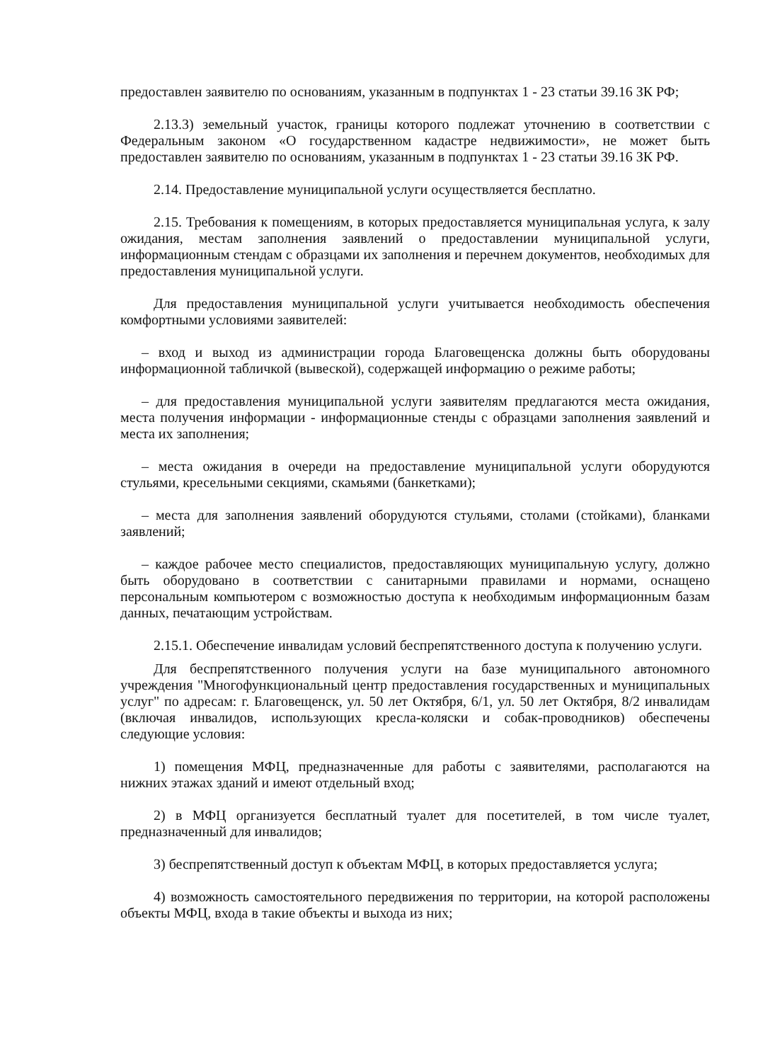предоставлен заявителю по основаниям, указанным в подпунктах 1 - 23 статьи 39.16 ЗК РФ;
2.13.3) земельный участок, границы которого подлежат уточнению в соответствии с Федеральным законом «О государственном кадастре недвижимости», не может быть предоставлен заявителю по основаниям, указанным в подпунктах 1 - 23 статьи 39.16 ЗК РФ.
2.14. Предоставление муниципальной услуги осуществляется бесплатно.
2.15. Требования к помещениям, в которых предоставляется муниципальная услуга, к залу ожидания, местам заполнения заявлений о предоставлении муниципальной услуги, информационным стендам с образцами их заполнения и перечнем документов, необходимых для предоставления муниципальной услуги.
Для предоставления муниципальной услуги учитывается необходимость обеспечения комфортными условиями заявителей:
– вход и выход из администрации города Благовещенска должны быть оборудованы информационной табличкой (вывеской), содержащей информацию о режиме работы;
– для предоставления муниципальной услуги заявителям предлагаются места ожидания, места получения информации - информационные стенды с образцами заполнения заявлений и места их заполнения;
– места ожидания в очереди на предоставление муниципальной услуги оборудуются стульями, кресельными секциями, скамьями (банкетками);
– места для заполнения заявлений оборудуются стульями, столами (стойками), бланками заявлений;
– каждое рабочее место специалистов, предоставляющих муниципальную услугу, должно быть оборудовано в соответствии с санитарными правилами и нормами, оснащено персональным компьютером с возможностью доступа к необходимым информационным базам данных, печатающим устройствам.
2.15.1. Обеспечение инвалидам условий беспрепятственного доступа к получению услуги.
Для беспрепятственного получения услуги на базе муниципального автономного учреждения "Многофункциональный центр предоставления государственных и муниципальных услуг" по адресам: г. Благовещенск, ул. 50 лет Октября, 6/1, ул. 50 лет Октября, 8/2 инвалидам (включая инвалидов, использующих кресла-коляски и собак-проводников) обеспечены следующие условия:
1) помещения МФЦ, предназначенные для работы с заявителями, располагаются на нижних этажах зданий и имеют отдельный вход;
2) в МФЦ организуется бесплатный туалет для посетителей, в том числе туалет, предназначенный для инвалидов;
3) беспрепятственный доступ к объектам МФЦ, в которых предоставляется услуга;
4) возможность самостоятельного передвижения по территории, на которой расположены объекты МФЦ, входа в такие объекты и выхода из них;